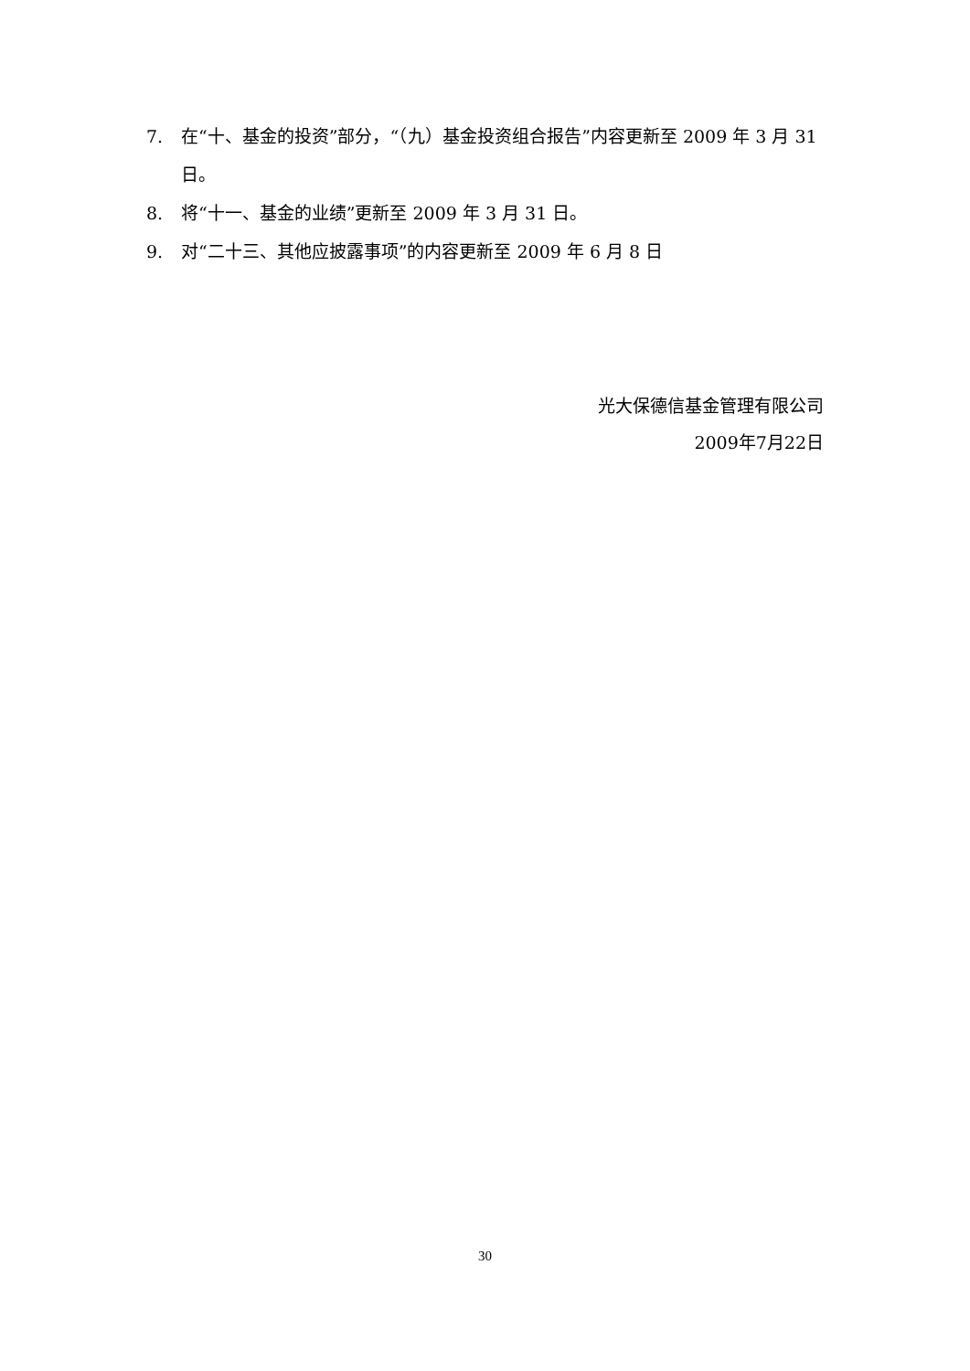7. 在“十、基金的投资”部分，“（九）基金投资组合报告”内容更新至 2009 年 3 月 31 日。
8. 将“十一、基金的业绩”更新至 2009 年 3 月 31 日。
9. 对“二十三、其他应披露事项”的内容更新至 2009 年 6 月 8 日
光大保德信基金管理有限公司
2009年7月22日
30